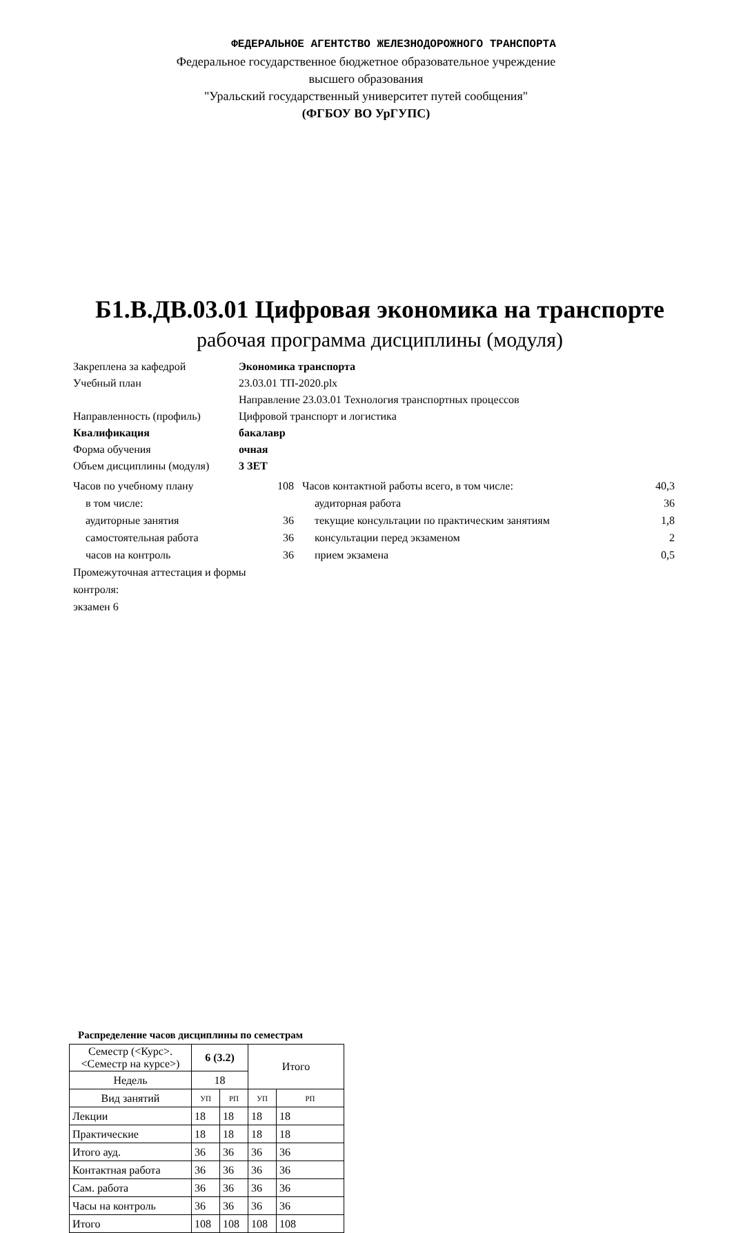ФЕДЕРАЛЬНОЕ АГЕНТСТВО ЖЕЛЕЗНОДОРОЖНОГО ТРАНСПОРТА
Федеральное государственное бюджетное образовательное учреждение
высшего образования
"Уральский государственный университет путей сообщения"
(ФГБОУ ВО УрГУПС)
Б1.В.ДВ.03.01 Цифровая экономика на транспорте
рабочая программа дисциплины (модуля)
Закреплена за кафедрой Экономика транспорта
Учебный план 23.03.01 ТП-2020.plx
Направление 23.03.01 Технология транспортных процессов
Направленность (профиль) Цифровой транспорт и логистика
Квалификация бакалавр
Форма обучения очная
Объем дисциплины (модуля) 3 ЗЕТ
Часов по учебному плану 108
в том числе:
аудиторные занятия 36
самостоятельная работа 36
часов на контроль 36
Промежуточная аттестация и формы контроля:
экзамен 6
Часов контактной работы всего, в том числе: 40,3
аудиторная работа 36
текущие консультации по практическим занятиям 1,8
консультации перед экзаменом 2
прием экзамена 0,5
Распределение часов дисциплины по семестрам
| Семестр (<Курс>.<Семестр на курсе>) | 6 (3.2) | | Итого | |
| Недель | 18 | | | |
| Вид занятий | УП | РП | УП | РП |
| Лекции | 18 | 18 | 18 | 18 |
| Практические | 18 | 18 | 18 | 18 |
| Итого ауд. | 36 | 36 | 36 | 36 |
| Контактная работа | 36 | 36 | 36 | 36 |
| Сам. работа | 36 | 36 | 36 | 36 |
| Часы на контроль | 36 | 36 | 36 | 36 |
| Итого | 108 | 108 | 108 | 108 |